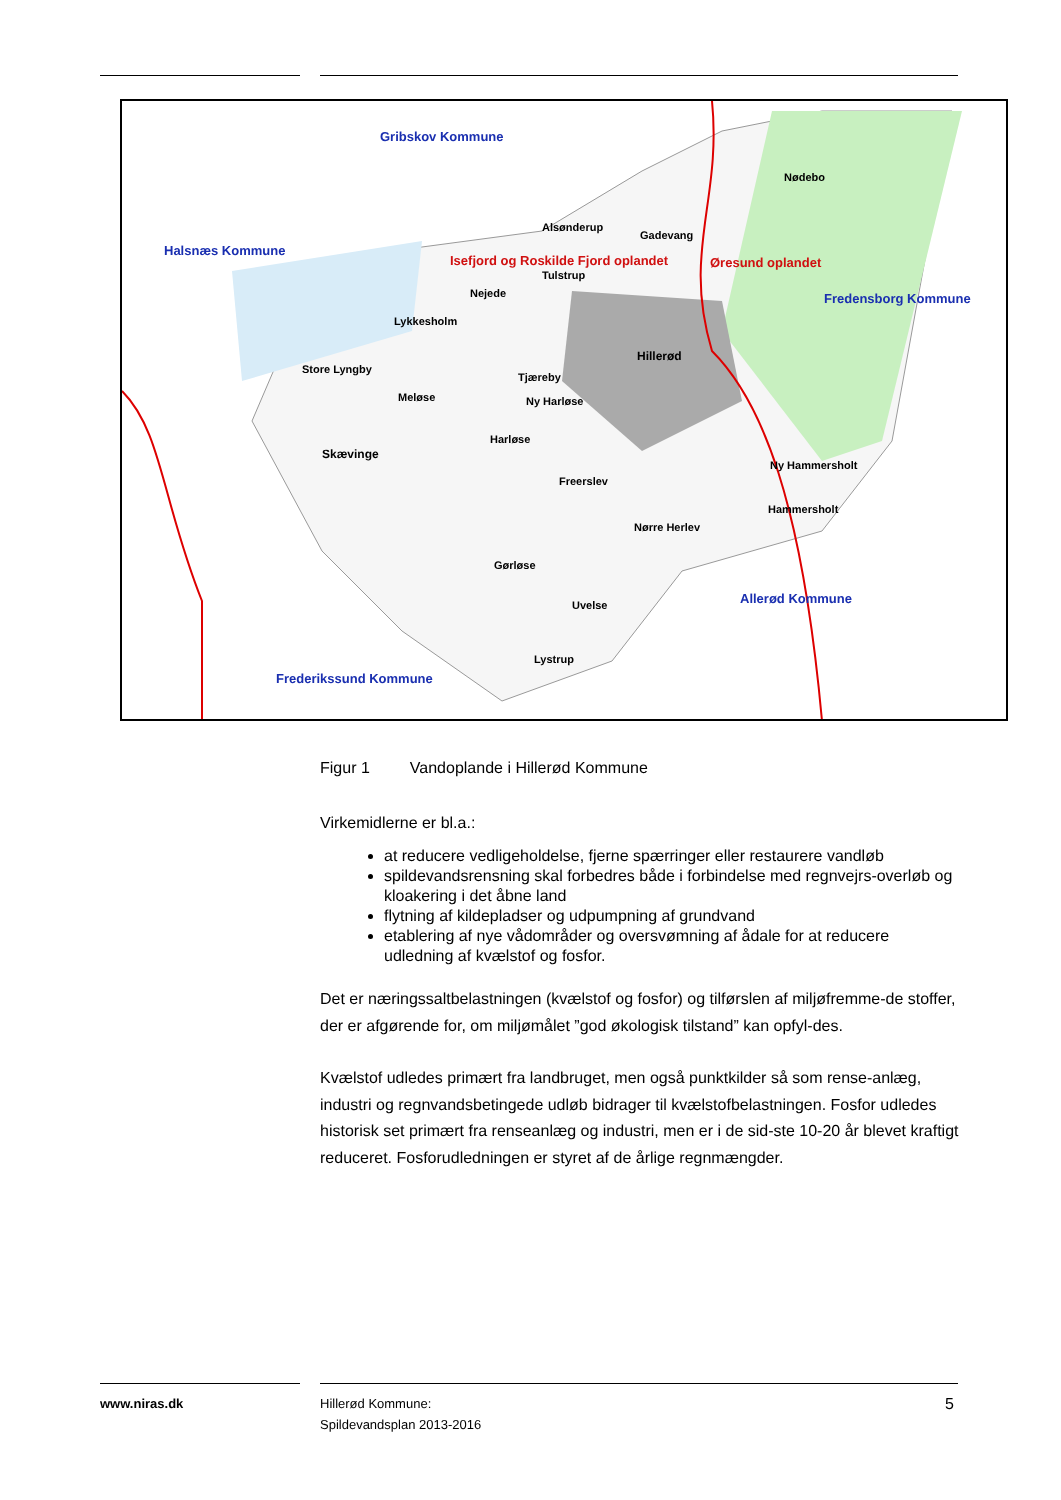Gribskov Kommune
Halsnæs Kommune
Isefjord og Roskilde Fjord oplandet Øresund oplandet
Fredensborg Kommune
Nødebo
Alsønderup
Gadevang
Tulstrup
Nejede
Lykkesholm
Hillerød
Store Lyngby
Tjæreby
Meløse Ny Harløse
Harløse
Skævinge
Ny Hammersholt
Freerslev
Hammersholt
Nørre Herlev
Gørløse
Allerød Kommune
Uvelse
Lystrup
Frederikssund Kommune
Figur 1 Vandoplande i Hillerød Kommune
Virkemidlerne er bl.a.:
at reducere vedligeholdelse, fjerne spærringer eller restaurere vandløb
spildevandsrensning skal forbedres både i forbindelse med regnvejrs-overløb og kloakering i det åbne land
flytning af kildepladser og udpumpning af grundvand
etablering af nye vådområder og oversvømning af ådale for at reducere udledning af kvælstof og fosfor.
Det er næringssaltbelastningen (kvælstof og fosfor) og tilførslen af miljøfremme-de stoffer, der er afgørende for, om miljømålet ”god økologisk tilstand” kan opfyl-des.
Kvælstof udledes primært fra landbruget, men også punktkilder så som rense-anlæg, industri og regnvandsbetingede udløb bidrager til kvælstofbelastningen. Fosfor udledes historisk set primært fra renseanlæg og industri, men er i de sid-ste 10-20 år blevet kraftigt reduceret. Fosforudledningen er styret af de årlige regnmængder.
www.niras.dk
Hillerød Kommune:
Spildevandsplan 2013-2016
5